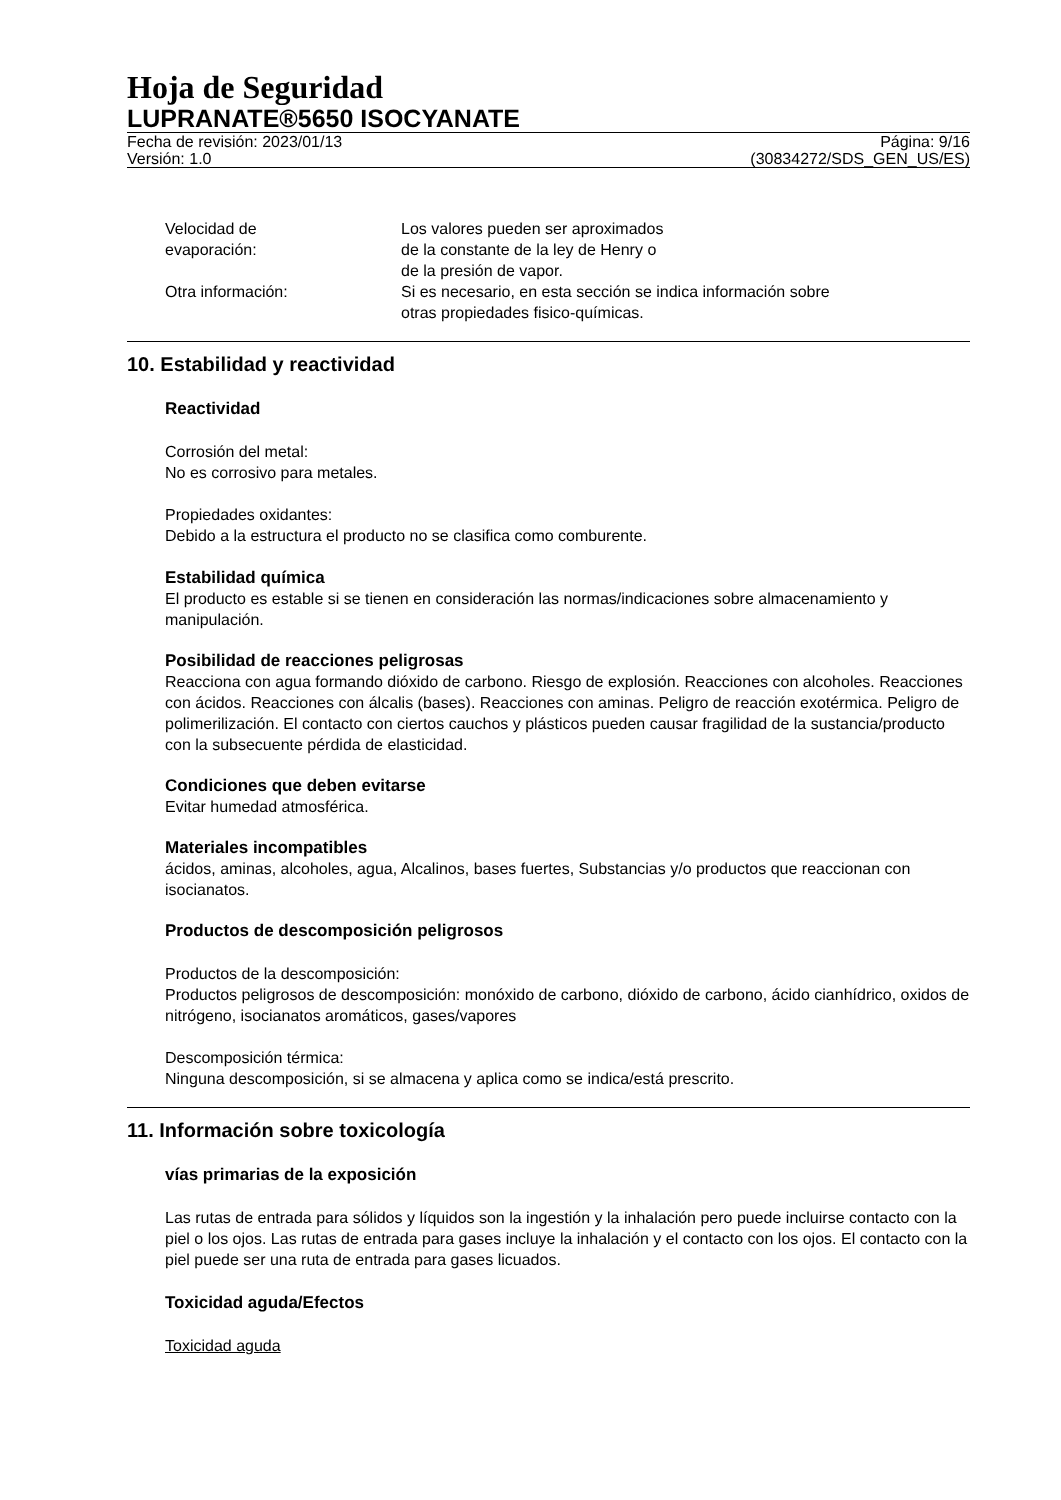Hoja de Seguridad
LUPRANATE®5650 ISOCYANATE
Fecha de revisión: 2023/01/13 Página: 9/16
Versión: 1.0 (30834272/SDS_GEN_US/ES)
Velocidad de
evaporación:
Los valores pueden ser aproximados
de la constante de la ley de Henry o
de la presión de vapor.
Otra información: Si es necesario, en esta sección se indica información sobre
otras propiedades fisico-químicas.
10. Estabilidad y reactividad
Reactividad
Corrosión del metal:
No es corrosivo para metales.
Propiedades oxidantes:
Debido a la estructura el producto no se clasifica como comburente.
Estabilidad química
El producto es estable si se tienen en consideración las normas/indicaciones sobre almacenamiento y manipulación.
Posibilidad de reacciones peligrosas
Reacciona con agua formando dióxido de carbono. Riesgo de explosión. Reacciones con alcoholes. Reacciones con ácidos. Reacciones con álcalis (bases). Reacciones con aminas. Peligro de reacción exotérmica. Peligro de polimerilización. El contacto con ciertos cauchos y plásticos pueden causar fragilidad de la sustancia/producto con la subsecuente pérdida de elasticidad.
Condiciones que deben evitarse
Evitar humedad atmosférica.
Materiales incompatibles
ácidos, aminas, alcoholes, agua, Alcalinos, bases fuertes, Substancias y/o productos que reaccionan con isocianatos.
Productos de descomposición peligrosos
Productos de la descomposición:
Productos peligrosos de descomposición: monóxido de carbono, dióxido de carbono, ácido cianhídrico, oxidos de nitrógeno, isocianatos aromáticos, gases/vapores
Descomposición térmica:
Ninguna descomposición, si se almacena y aplica como se indica/está prescrito.
11. Información sobre toxicología
vías primarias de la exposición
Las rutas de entrada para sólidos y líquidos son la ingestión y la inhalación pero puede incluirse contacto con la piel o los ojos. Las rutas de entrada para gases incluye la inhalación y el contacto con los ojos. El contacto con la piel puede ser una ruta de entrada para gases licuados.
Toxicidad aguda/Efectos
Toxicidad aguda